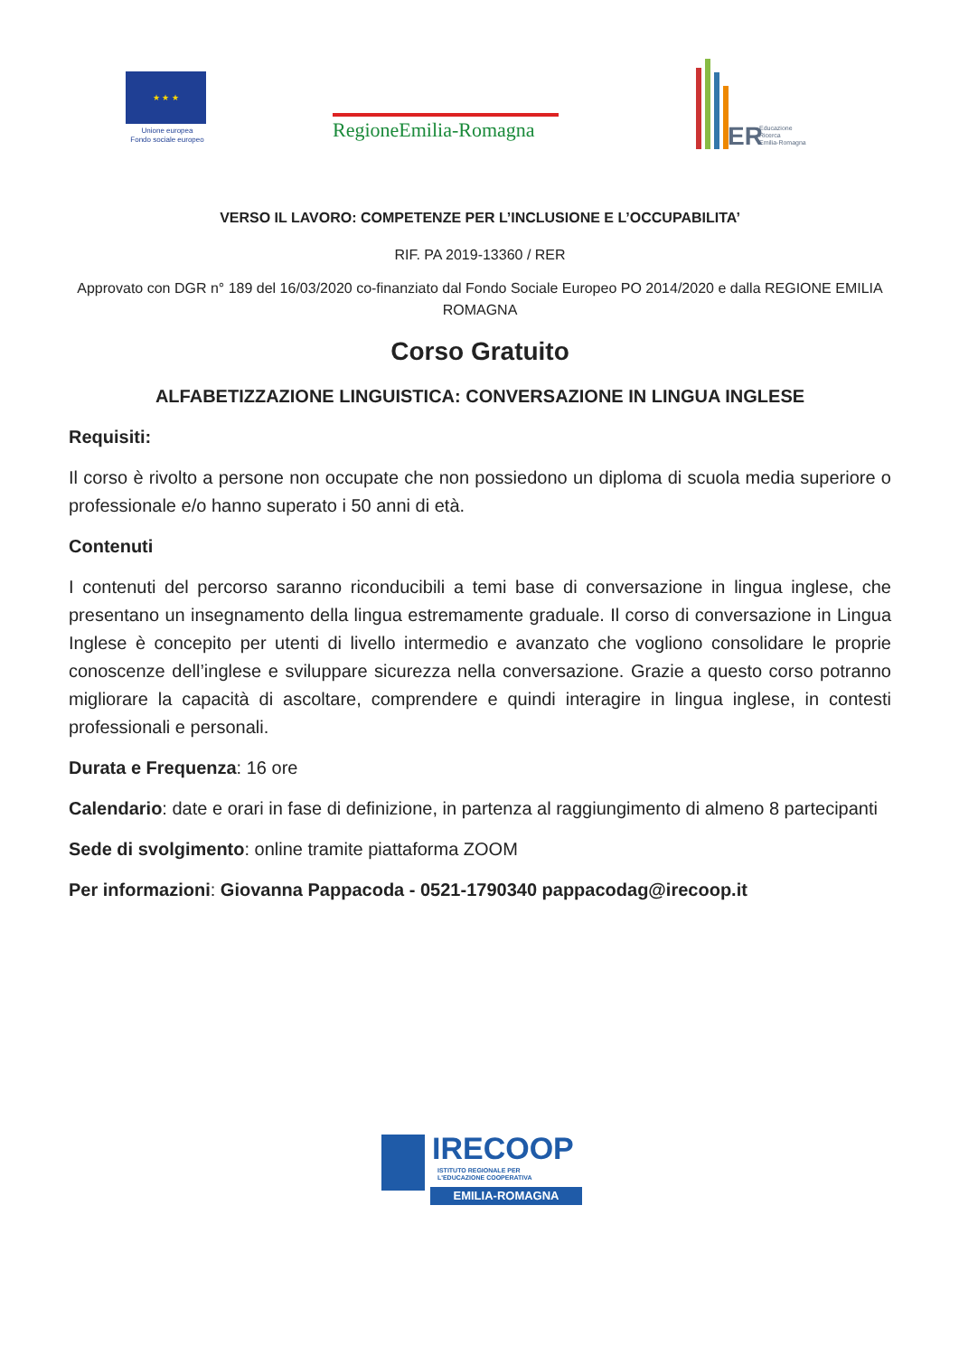★ ★ ★
Unione europea
Fondo sociale europeo
RegioneEmilia-Romagna
ER Educazione
Ricerca
Emilia-Romagna
VERSO IL LAVORO: COMPETENZE PER L’INCLUSIONE E L’OCCUPABILITA’
RIF. PA 2019-13360 / RER
Approvato con DGR n° 189 del 16/03/2020 co-finanziato dal Fondo Sociale Europeo PO 2014/2020 e dalla REGIONE EMILIA ROMAGNA
Corso Gratuito
ALFABETIZZAZIONE LINGUISTICA: CONVERSAZIONE IN LINGUA INGLESE
Requisiti:
Il corso è rivolto a persone non occupate che non possiedono un diploma di scuola media superiore o professionale e/o hanno superato i 50 anni di età.
Contenuti
I contenuti del percorso saranno riconducibili a temi base di conversazione in lingua inglese, che presentano un insegnamento della lingua estremamente graduale. Il corso di conversazione in Lingua Inglese è concepito per utenti di livello intermedio e avanzato che vogliono consolidare le proprie conoscenze dell’inglese e sviluppare sicurezza nella conversazione. Grazie a questo corso potranno migliorare la capacità di ascoltare, comprendere e quindi interagire in lingua inglese, in contesti professionali e personali.
Durata e Frequenza: 16 ore
Calendario: date e orari in fase di definizione, in partenza al raggiungimento di almeno 8 partecipanti
Sede di svolgimento: online tramite piattaforma ZOOM
Per informazioni: Giovanna Pappacoda - 0521-1790340 pappacodag@irecoop.it
IRECOOP
ISTITUTO REGIONALE PER
L'EDUCAZIONE COOPERATIVA
EMILIA-ROMAGNA